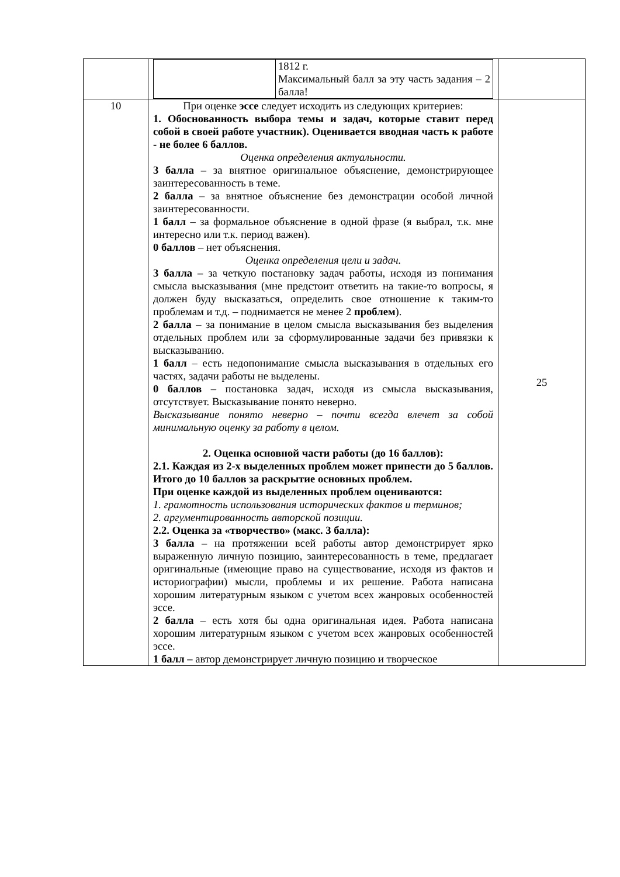| | / / 1812 г. Максимальный балл за эту часть задания – 2 балла! / | |
| 10 | При оценке эссе следует исходить из следующих критериев: 1. Обоснованность выбора темы и задач, которые ставит перед собой в своей работе участник). Оценивается вводная часть к работе - не более 6 баллов. Оценка определения актуальности. 3 балла – за внятное оригинальное объяснение, демонстрирующее заинтересованность в теме. 2 балла – за внятное объяснение без демонстрации особой личной заинтересованности. 1 балл – за формальное объяснение в одной фразе (я выбрал, т.к. мне интересно или т.к. период важен). 0 баллов – нет объяснения. Оценка определения цели и задач. 3 балла – за четкую постановку задач работы, исходя из понимания смысла высказывания (мне предстоит ответить на такие-то вопросы, я должен буду высказаться, определить свое отношение к таким-то проблемам и т.д. – поднимается не менее 2 проблем ). 2 балла – за понимание в целом смысла высказывания без выделения отдельных проблем или за сформулированные задачи без привязки к высказыванию. 1 балл – есть недопонимание смысла высказывания в отдельных его частях, задачи работы не выделены. 0 баллов – постановка задач, исходя из смысла высказывания, отсутствует. Высказывание понято неверно. Высказывание понято неверно – почти всегда влечет за собой минимальную оценку за работу в целом. 2. Оценка основной части работы (до 16 баллов): 2.1. Каждая из 2-х выделенных проблем может принести до 5 баллов. Итого до 10 баллов за раскрытие основных проблем. При оценке каждой из выделенных проблем оцениваются: 1. грамотность использования исторических фактов и терминов; 2. аргументированность авторской позиции. 2.2. Оценка за «творчество» (макс. 3 балла): 3 балла – на протяжении всей работы автор демонстрирует ярко выраженную личную позицию, заинтересованность в теме, предлагает оригинальные (имеющие право на существование, исходя из фактов и историографии) мысли, проблемы и их решение. Работа написана хорошим литературным языком с учетом всех жанровых особенностей эссе. 2 балла – есть хотя бы одна оригинальная идея. Работа написана хорошим литературным языком с учетом всех жанровых особенностей эссе. 1 балл – автор демонстрирует личную позицию и творческое | 25 |